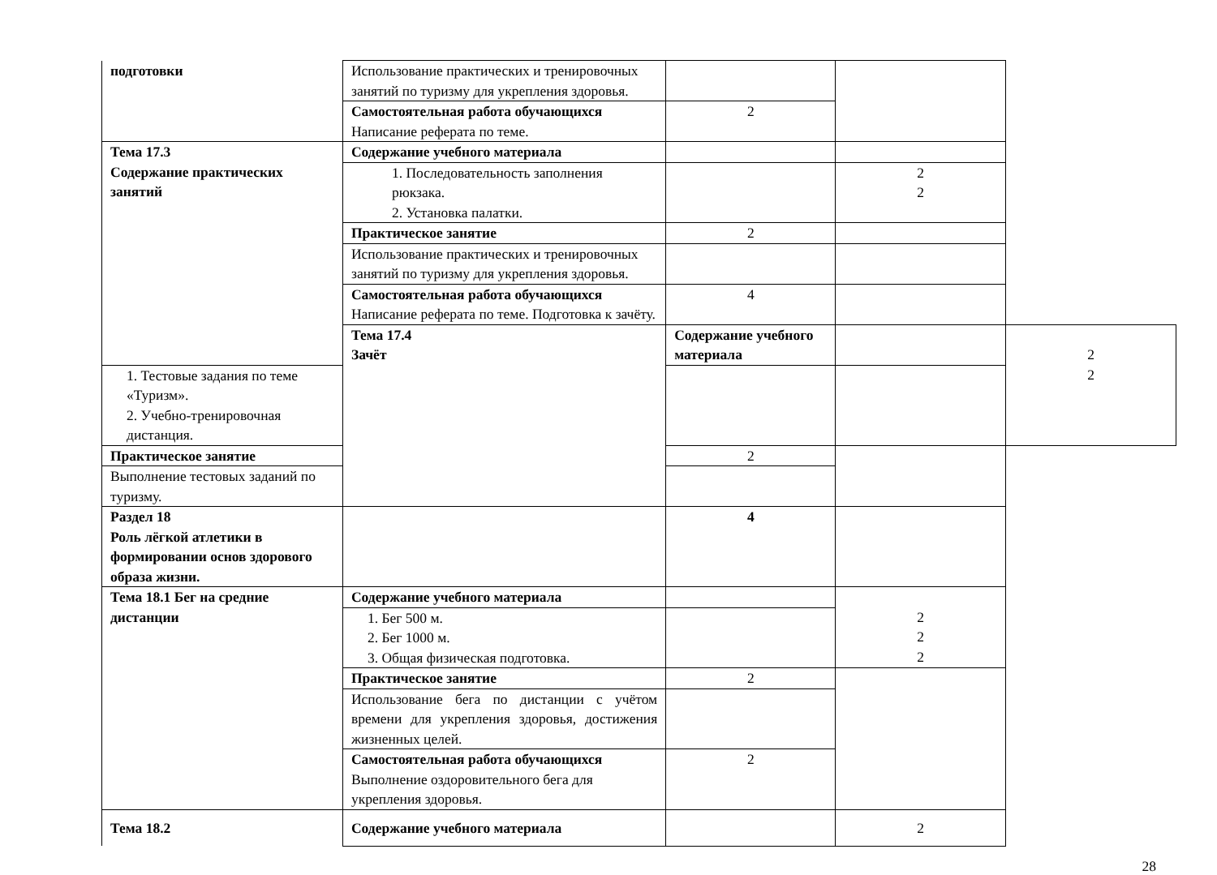| подготовки | Использование практических и тренировочных занятий по туризму для укрепления здоровья. | | | |
| | Самостоятельная работа обучающихся Написание реферата по теме. | 2 | | |
| Тема 17.3 Содержание практических занятий | Содержание учебного материала | | | |
| | 1. Последовательность заполнения рюкзака. 2. Установка палатки. | | 2 2 | |
| | Практическое занятие | 2 | | |
| | Использование практических и тренировочных занятий по туризму для укрепления здоровья. | | | |
| | Самостоятельная работа обучающихся Написание реферата по теме. Подготовка к зачёту. | 4 | | |
| | Тема 17.4 Зачёт | Содержание учебного материала | | 2 2 |
| 1. Тестовые задания по теме «Туризм». 2. Учебно-тренировочная дистанция. | | | | |
| Практическое занятие | | 2 | | |
| Выполнение тестовых заданий по туризму. | | | | |
| Раздел 18 Роль лёгкой атлетики в формировании основ здорового образа жизни. | | 4 | | |
| Тема 18.1 Бег на средние дистанции | Содержание учебного материала | | 2 2 2 | |
| | 1. Бег 500 м. 2. Бег 1000 м. 3. Общая физическая подготовка. | | | |
| | Практическое занятие | 2 | | |
| | Использование бега по дистанции с учётом времени для укрепления здоровья, достижения жизненных целей. | | | |
| | Самостоятельная работа обучающихся Выполнение оздоровительного бега для укрепления здоровья. | 2 | | |
| Тема 18.2 | Содержание учебного материала | | 2 | |
28